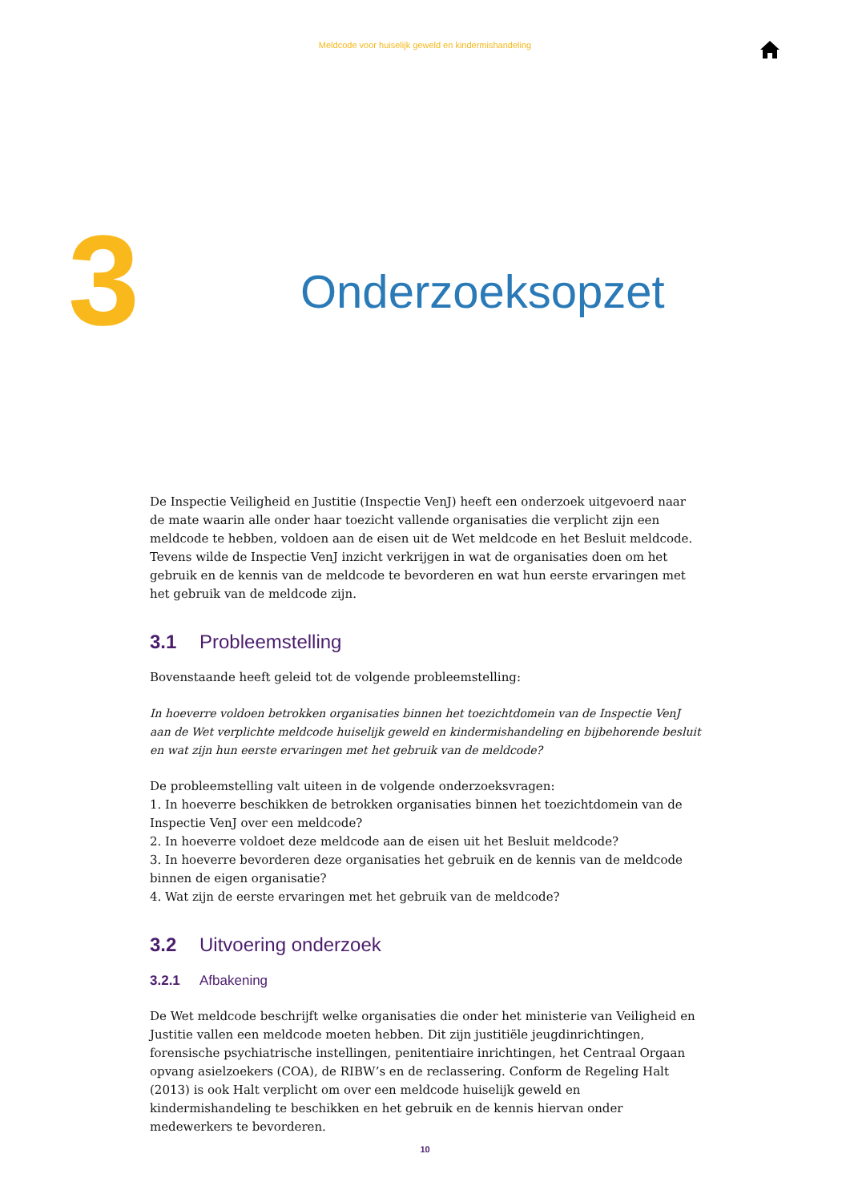Meldcode voor huiselijk geweld en kindermishandeling
3
Onderzoeksopzet
De Inspectie Veiligheid en Justitie (Inspectie VenJ) heeft een onderzoek uitgevoerd naar de mate waarin alle onder haar toezicht vallende organisaties die verplicht zijn een meldcode te hebben, voldoen aan de eisen uit de Wet meldcode en het Besluit meldcode. Tevens wilde de Inspectie VenJ inzicht verkrijgen in wat de organisaties doen om het gebruik en de kennis van de meldcode te bevorderen en wat hun eerste ervaringen met het gebruik van de meldcode zijn.
3.1 Probleemstelling
Bovenstaande heeft geleid tot de volgende probleemstelling:
In hoeverre voldoen betrokken organisaties binnen het toezichtdomein van de Inspectie VenJ aan de Wet verplichte meldcode huiselijk geweld en kindermishandeling en bijbehorende besluit en wat zijn hun eerste ervaringen met het gebruik van de meldcode?
De probleemstelling valt uiteen in de volgende onderzoeksvragen:
1. In hoeverre beschikken de betrokken organisaties binnen het toezichtdomein van de Inspectie VenJ over een meldcode?
2. In hoeverre voldoet deze meldcode aan de eisen uit het Besluit meldcode?
3. In hoeverre bevorderen deze organisaties het gebruik en de kennis van de meldcode binnen de eigen organisatie?
4. Wat zijn de eerste ervaringen met het gebruik van de meldcode?
3.2 Uitvoering onderzoek
3.2.1 Afbakening
De Wet meldcode beschrijft welke organisaties die onder het ministerie van Veiligheid en Justitie vallen een meldcode moeten hebben. Dit zijn justitiële jeugdinrichtingen, forensische psychiatri­sche instellingen, penitentiaire inrichtingen, het Centraal Orgaan opvang asielzoekers (COA), de RIBW’s en de reclassering. Conform de Regeling Halt (2013) is ook Halt verplicht om over een meldcode huiselijk geweld en kindermishandeling te beschikken en het gebruik en de kennis hiervan onder medewerkers te bevorderen.
10